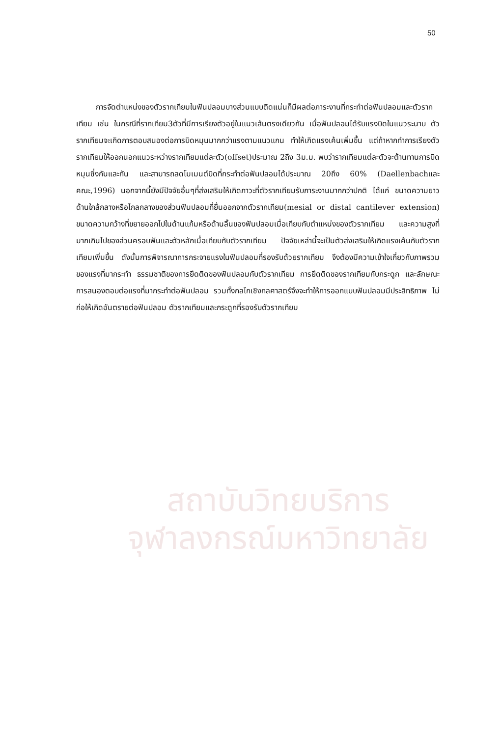50
สถาบันวิทยบริการ
จุฬาลงกรณ์มหาวิทยาลัย
การจัดตำแหน่งของตัวรากเทียมในฟันปลอมบางส่วนแบบติดแน่นก็มีผลต่อภาระงานที่กระทำต่อฟันปลอมและตัวรากเทียม เช่น ในกรณีที่รากเทียม3ตัวที่มีการเรียงตัวอยู่ในแนวเส้นตรงเดียวกัน เมื่อฟันปลอมได้รับแรงบิดในแนวระนาบ ตัวรากเทียมจะเกิดการตอบสนองต่อการบิดหมุนมากกว่าแรงตามแนวแกน ทำให้เกิดแรงเค้นเพิ่มขึ้น แต่ถ้าหากทำการเรียงตัวรากเทียมให้ออกนอกแนวระหว่างรากเทียมแต่ละตัว(offset)ประมาณ 2ถึง 3ม.ม. พบว่ารากเทียมแต่ละตัวจะต้านทานการบิดหมุนซึ่งกันและกัน และสามารถลดโมเมนต์บิดที่กระทำต่อฟันปลอมได้ประมาณ 20ถึง 60% (Daellenbachและคณะ,1996) นอกจากนี้ยังมีปัจจัยอื่นๆที่ส่งเสริมให้เกิดภาวะที่ตัวรากเทียมรับภาระงานมากกว่าปกติ ได้แก่ ขนาดความยาวด้านใกล้กลางหรือไกลกลางของส่วนฟันปลอมที่ยื่นออกจากตัวรากเทียม(mesial or distal cantilever extension) ขนาดความกว้างที่ขยายออกไปในด้านแก้มหรือด้านลิ้นของฟันปลอมเมื่อเทียบกับตำแหน่งของตัวรากเทียม และความสูงที่มากเกินไปของส่วนครอบฟันและตัวหลักเมื่อเทียบกับตัวรากเทียม ปัจจัยเหล่านี้จะเป็นตัวส่งเสริมให้เกิดแรงเค้นกับตัวรากเทียมเพิ่มขึ้น ดังนั้นการพิจารณาการกระจายแรงในฟันปลอมที่รองรับด้วยรากเทียม จึงต้องมีความเข้าใจเกี่ยวกับภาพรวมของแรงที่มากระทำ ธรรมชาติของการยึดติดของฟันปลอมกับตัวรากเทียม การยึดติดของรากเทียมกับกระดูก และลักษณะการสนองตอบต่อแรงที่มากระทำต่อฟันปลอม รวมทั้งกลไกเชิงกลศาสตร์จึงจะทำให้การออกแบบฟันปลอมมีประสิทธิภาพ ไม่ก่อให้เกิดอันตรายต่อฟันปลอม ตัวรากเทียมและกระดูกที่รองรับตัวรากเทียม